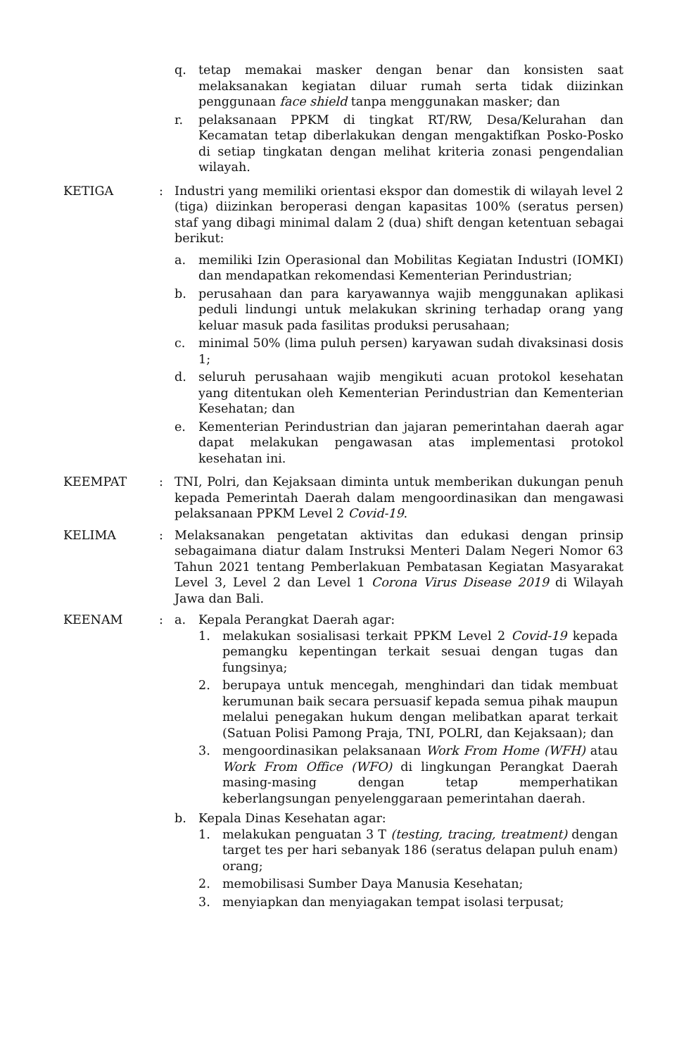q. tetap memakai masker dengan benar dan konsisten saat melaksanakan kegiatan diluar rumah serta tidak diizinkan penggunaan face shield tanpa menggunakan masker; dan
r. pelaksanaan PPKM di tingkat RT/RW, Desa/Kelurahan dan Kecamatan tetap diberlakukan dengan mengaktifkan Posko-Posko di setiap tingkatan dengan melihat kriteria zonasi pengendalian wilayah.
KETIGA : Industri yang memiliki orientasi ekspor dan domestik di wilayah level 2 (tiga) diizinkan beroperasi dengan kapasitas 100% (seratus persen) staf yang dibagi minimal dalam 2 (dua) shift dengan ketentuan sebagai berikut:
a. memiliki Izin Operasional dan Mobilitas Kegiatan Industri (IOMKI) dan mendapatkan rekomendasi Kementerian Perindustrian;
b. perusahaan dan para karyawannya wajib menggunakan aplikasi peduli lindungi untuk melakukan skrining terhadap orang yang keluar masuk pada fasilitas produksi perusahaan;
c. minimal 50% (lima puluh persen) karyawan sudah divaksinasi dosis 1;
d. seluruh perusahaan wajib mengikuti acuan protokol kesehatan yang ditentukan oleh Kementerian Perindustrian dan Kementerian Kesehatan; dan
e. Kementerian Perindustrian dan jajaran pemerintahan daerah agar dapat melakukan pengawasan atas implementasi protokol kesehatan ini.
KEEMPAT : TNI, Polri, dan Kejaksaan diminta untuk memberikan dukungan penuh kepada Pemerintah Daerah dalam mengoordinasikan dan mengawasi pelaksanaan PPKM Level 2 Covid-19.
KELIMA : Melaksanakan pengetatan aktivitas dan edukasi dengan prinsip sebagaimana diatur dalam Instruksi Menteri Dalam Negeri Nomor 63 Tahun 2021 tentang Pemberlakuan Pembatasan Kegiatan Masyarakat Level 3, Level 2 dan Level 1 Corona Virus Disease 2019 di Wilayah Jawa dan Bali.
KEENAM : a. Kepala Perangkat Daerah agar:
1. melakukan sosialisasi terkait PPKM Level 2 Covid-19 kepada pemangku kepentingan terkait sesuai dengan tugas dan fungsinya;
2. berupaya untuk mencegah, menghindari dan tidak membuat kerumunan baik secara persuasif kepada semua pihak maupun melalui penegakan hukum dengan melibatkan aparat terkait (Satuan Polisi Pamong Praja, TNI, POLRI, dan Kejaksaan); dan
3. mengoordinasikan pelaksanaan Work From Home (WFH) atau Work From Office (WFO) di lingkungan Perangkat Daerah masing-masing dengan tetap memperhatikan keberlangsungan penyelenggaraan pemerintahan daerah.
b. Kepala Dinas Kesehatan agar:
1. melakukan penguatan 3 T (testing, tracing, treatment) dengan target tes per hari sebanyak 186 (seratus delapan puluh enam) orang;
2. memobilisasi Sumber Daya Manusia Kesehatan;
3. menyiapkan dan menyiagakan tempat isolasi terpusat;